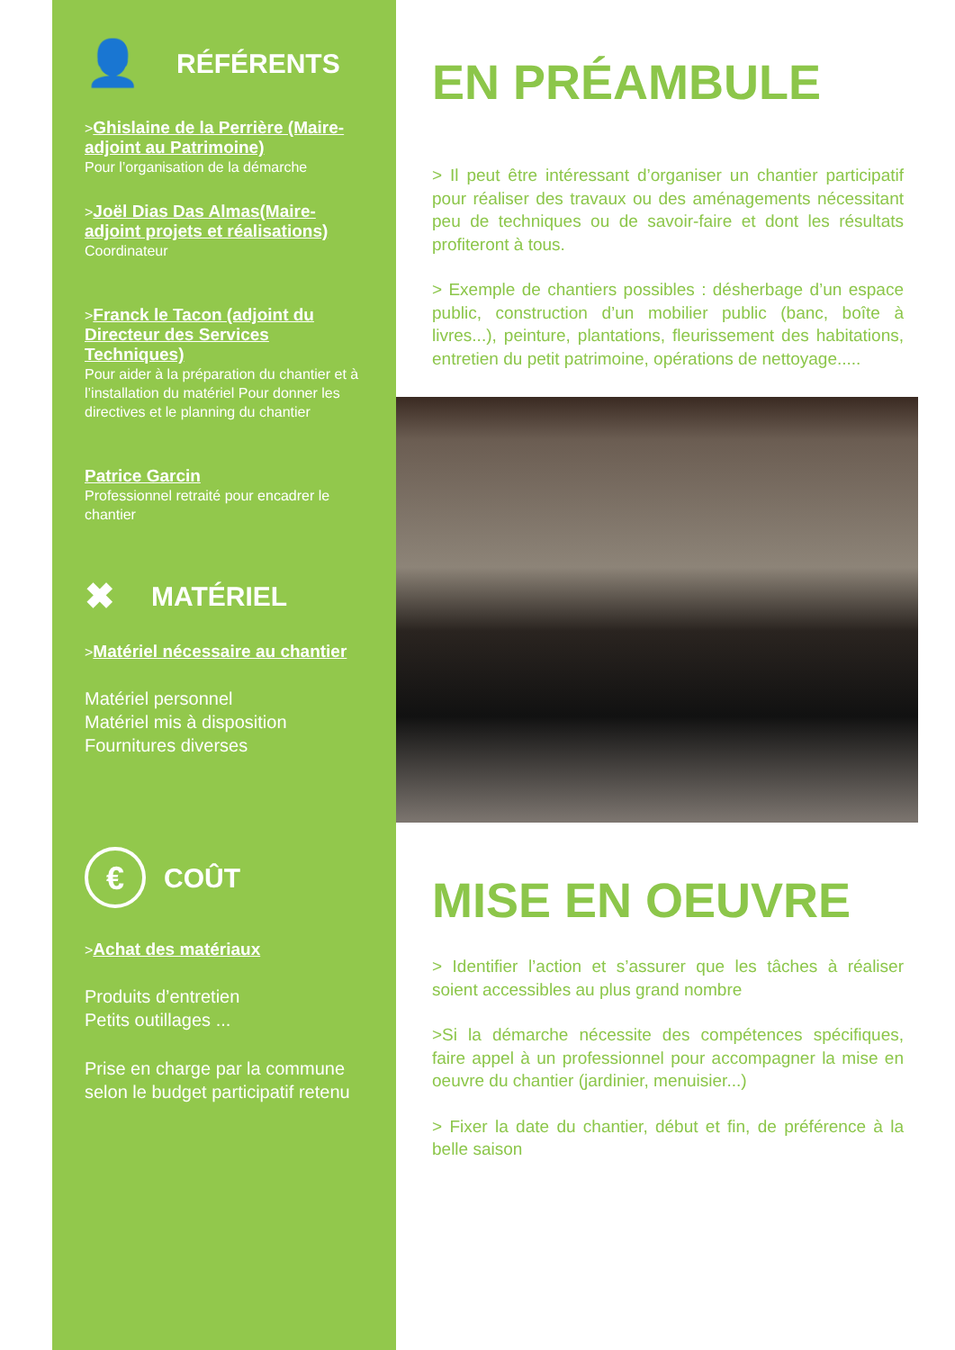👤 RÉFÉRENTS
>Ghislaine de la Perrière (Maire-adjoint au Patrimoine)
Pour l’organisation de la démarche
>Joël Dias Das Almas(Maire-adjoint projets et réalisations)
Coordinateur
>Franck le Tacon (adjoint du Directeur des Services Techniques)
Pour aider à la préparation du chantier et à l’installation du matériel Pour donner les directives et le planning du chantier
Patrice Garcin
Professionnel retraité pour encadrer le chantier
✖ MATÉRIEL
>Matériel nécessaire au chantier
Matériel personnel
Matériel mis à disposition
Fournitures diverses
€ COÛT
>Achat des matériaux
Produits d’entretien
Petits outillages ...
Prise en charge par la commune selon le budget participatif retenu
EN PRÉAMBULE
> Il peut être intéressant d’organiser un chantier participatif pour réaliser des travaux ou des aménagements nécessitant peu de techniques ou de savoir-faire et dont les résultats profiteront à tous.
> Exemple de chantiers possibles : désherbage d’un espace public, construction d’un mobilier public (banc, boîte à livres...), peinture, plantations, fleurissement des habitations, entretien du petit patrimoine, opérations de nettoyage.....
MISE EN OEUVRE
> Identifier l’action et s’assurer que les tâches à réaliser soient accessibles au plus grand nombre
>Si la démarche nécessite des compétences spécifiques, faire appel à un professionnel pour accompagner la mise en oeuvre du chantier (jardinier, menuisier...)
> Fixer la date du chantier, début et fin, de préférence à la belle saison